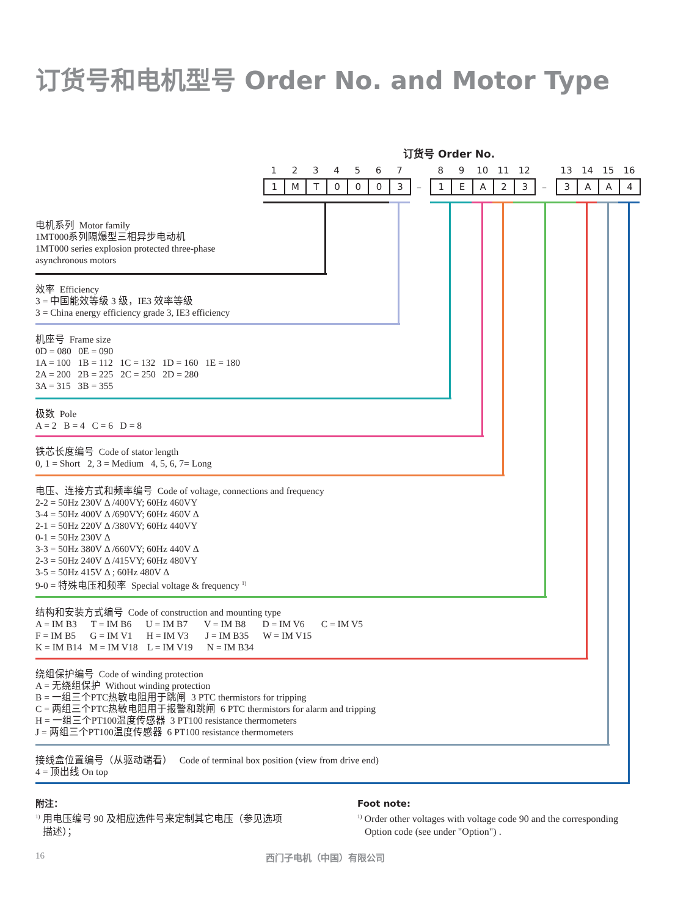订货号和电机型号 Order No. and Motor Type
订货号 Order No.
1234567 89 10 11 12 13 14 15 16
1 MT 0003 – 1 EA 23 – 3 AA 4
电机系列 Motor family
1MT000系列隔爆型三相异步电动机
1MT000 series explosion protected three-phase
asynchronous motors
效率 Efficiency
3 = 中国能效等级 3 级，IE3 效率等级
3 = China energy efficiency grade 3, IE3 efficiency
机座号 Frame size
0D = 080 0E = 090
1A = 100 1B = 112 1C = 132 1D = 160 1E = 180
2A = 200 2B = 225 2C = 250 2D = 280
3A = 315 3B = 355
极数 Pole
A = 2 B = 4 C = 6 D = 8
铁芯长度编号 Code of stator length
0, 1 = Short 2, 3 = Medium 4, 5, 6, 7= Long
电压、连接方式和频率编号 Code of voltage, connections and frequency
2-2 = 50Hz 230V Δ /400VY; 60Hz 460VY
3-4 = 50Hz 400V Δ /690VY; 60Hz 460V Δ
2-1 = 50Hz 220V Δ /380VY; 60Hz 440VY
0-1 = 50Hz 230V Δ
3-3 = 50Hz 380V Δ /660VY; 60Hz 440V Δ
2-3 = 50Hz 240V Δ /415VY; 60Hz 480VY
3-5 = 50Hz 415V Δ ; 60Hz 480V Δ
9-0 = 特殊电压和频率 Special voltage & frequency <sup>1)</sup>
结构和安装方式编号 Code of construction and mounting type
A = IM B3 T = IM B6 U = IM B7 V = IM B8 D = IM V6 C = IM V5
F = IM B5 G = IM V1 H = IM V3 J = IM B35 W = IM V15
K = IM B14 M = IM V18 L = IM V19 N = IM B34
绕组保护编号 Code of winding protection
A = 无绕组保护 Without winding protection
B = 一组三个PTC热敏电阻用于跳闸 3 PTC thermistors for tripping
C = 两组三个PTC热敏电阻用于报警和跳闸 6 PTC thermistors for alarm and tripping
H = 一组三个PT100温度传感器 3 PT100 resistance thermometers
J = 两组三个PT100温度传感器 6 PT100 resistance thermometers
接线盒位置编号（从驱动端看） Code of terminal box position (view from drive end)
4 = 顶出线 On top
附注：
<sup>1)</sup> 用电压编号 90 及相应选件号来定制其它电压（参见选项
描述）；
Foot note:
<sup>1)</sup> Order other voltages with voltage code 90 and the corresponding
Option code (see under "Option") .
16 西门子电机（中国）有限公司